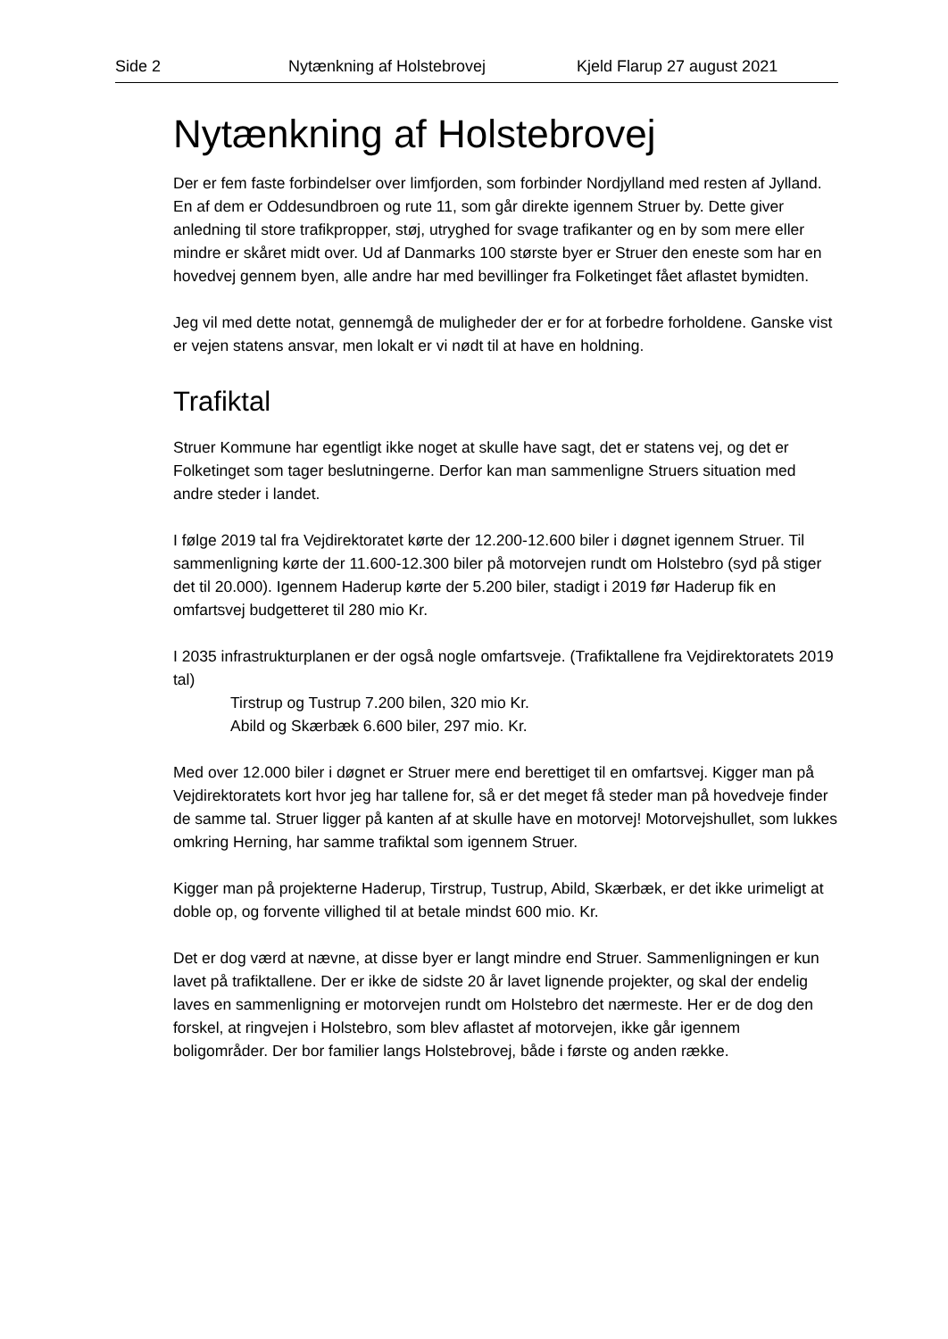Side 2 Nytænkning af Holstebrovej Kjeld Flarup 27 august 2021
Nytænkning af Holstebrovej
Der er fem faste forbindelser over limfjorden, som forbinder Nordjylland med resten af Jylland. En af dem er Oddesundbroen og rute 11, som går direkte igennem Struer by. Dette giver anledning til store trafikpropper, støj, utryghed for svage trafikanter og en by som mere eller mindre er skåret midt over. Ud af Danmarks 100 største byer er Struer den eneste som har en hovedvej gennem byen, alle andre har med bevillinger fra Folketinget fået aflastet bymidten.
Jeg vil med dette notat, gennemgå de muligheder der er for at forbedre forholdene. Ganske vist er vejen statens ansvar, men lokalt er vi nødt til at have en holdning.
Trafiktal
Struer Kommune har egentligt ikke noget at skulle have sagt, det er statens vej, og det er Folketinget som tager beslutningerne. Derfor kan man sammenligne Struers situation med andre steder i landet.
I følge 2019 tal fra Vejdirektoratet kørte der 12.200-12.600 biler i døgnet igennem Struer. Til sammenligning kørte der 11.600-12.300 biler på motorvejen rundt om Holstebro (syd på stiger det til 20.000). Igennem Haderup kørte der 5.200 biler, stadigt i 2019 før Haderup fik en omfartsvej budgetteret til 280 mio Kr.
I 2035 infrastrukturplanen er der også nogle omfartsveje. (Trafiktallene fra Vejdirektoratets 2019 tal)
Tirstrup og Tustrup 7.200 bilen, 320 mio Kr.
Abild og Skærbæk 6.600 biler, 297 mio. Kr.
Med over 12.000 biler i døgnet er Struer mere end berettiget til en omfartsvej. Kigger man på Vejdirektoratets kort hvor jeg har tallene for, så er det meget få steder man på hovedveje finder de samme tal. Struer ligger på kanten af at skulle have en motorvej! Motorvejshullet, som lukkes omkring Herning, har samme trafiktal som igennem Struer.
Kigger man på projekterne Haderup, Tirstrup, Tustrup, Abild, Skærbæk, er det ikke urimeligt at doble op, og forvente villighed til at betale mindst 600 mio. Kr.
Det er dog værd at nævne, at disse byer er langt mindre end Struer. Sammenligningen er kun lavet på trafiktallene. Der er ikke de sidste 20 år lavet lignende projekter, og skal der endelig laves en sammenligning er motorvejen rundt om Holstebro det nærmeste. Her er de dog den forskel, at ringvejen i Holstebro, som blev aflastet af motorvejen, ikke går igennem boligområder. Der bor familier langs Holstebrovej, både i første og anden række.